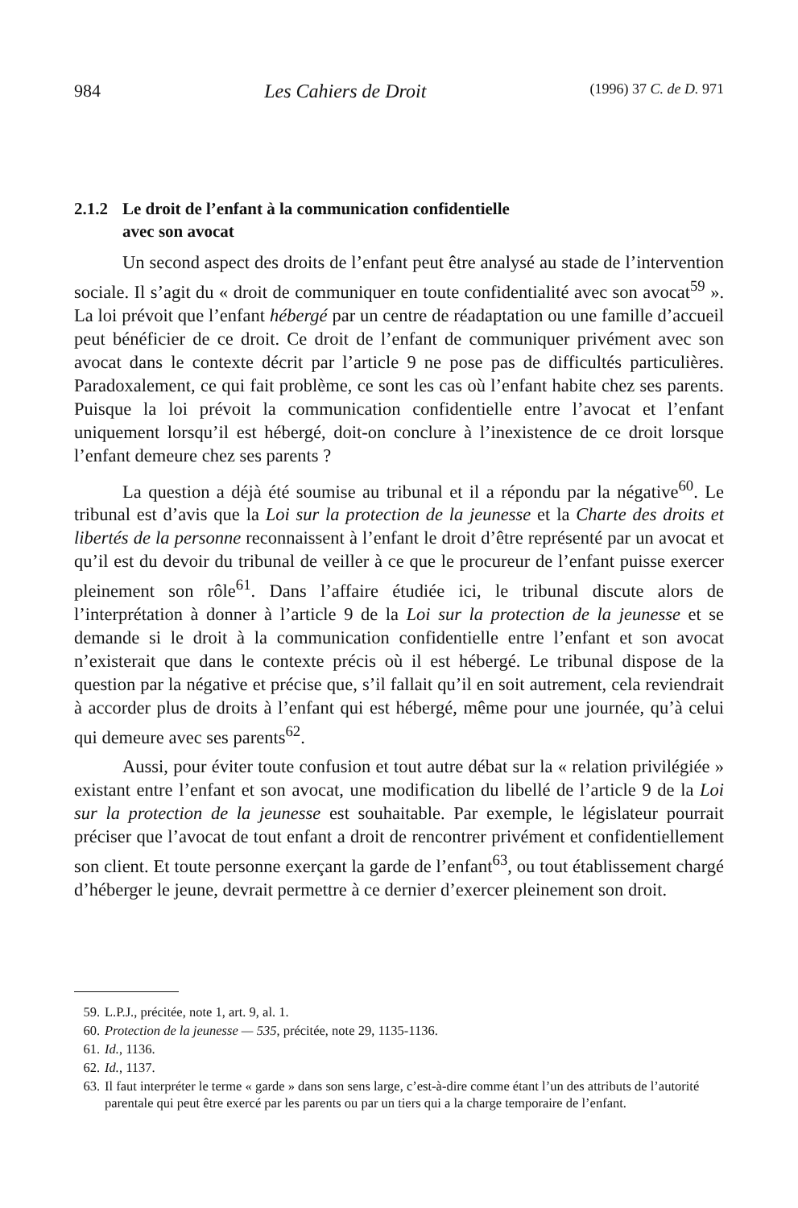984 Les Cahiers de Droit (1996) 37 C. de D. 971
2.1.2 Le droit de l’enfant à la communication confidentielle
avec son avocat
Un second aspect des droits de l’enfant peut être analysé au stade de l’intervention sociale. Il s’agit du « droit de communiquer en toute confidentialité avec son avocat<sup>59</sup> ». La loi prévoit que l’enfant hébergé par un centre de réadaptation ou une famille d’accueil peut bénéficier de ce droit. Ce droit de l’enfant de communiquer privément avec son avocat dans le contexte décrit par l’article 9 ne pose pas de difficultés particulières. Paradoxalement, ce qui fait problème, ce sont les cas où l’enfant habite chez ses parents. Puisque la loi prévoit la communication confidentielle entre l’avocat et l’enfant uniquement lorsqu’il est hébergé, doit-on conclure à l’inexistence de ce droit lorsque l’enfant demeure chez ses parents ?
La question a déjà été soumise au tribunal et il a répondu par la négative<sup>60</sup>. Le tribunal est d’avis que la Loi sur la protection de la jeunesse et la Charte des droits et libertés de la personne reconnaissent à l’enfant le droit d’être représenté par un avocat et qu’il est du devoir du tribunal de veiller à ce que le procureur de l’enfant puisse exercer pleinement son rôle<sup>61</sup>. Dans l’affaire étudiée ici, le tribunal discute alors de l’interprétation à donner à l’article 9 de la Loi sur la protection de la jeunesse et se demande si le droit à la communication confidentielle entre l’enfant et son avocat n’existerait que dans le contexte précis où il est hébergé. Le tribunal dispose de la question par la négative et précise que, s’il fallait qu’il en soit autrement, cela reviendrait à accorder plus de droits à l’enfant qui est hébergé, même pour une journée, qu’à celui qui demeure avec ses parents<sup>62</sup>.
Aussi, pour éviter toute confusion et tout autre débat sur la « relation privilégiée » existant entre l’enfant et son avocat, une modification du libellé de l’article 9 de la Loi sur la protection de la jeunesse est souhaitable. Par exemple, le législateur pourrait préciser que l’avocat de tout enfant a droit de rencontrer privément et confidentiellement son client. Et toute personne exerçant la garde de l’enfant<sup>63</sup>, ou tout établissement chargé d’héberger le jeune, devrait permettre à ce dernier d’exercer pleinement son droit.
59. L.P.J., précitée, note 1, art. 9, al. 1.
60. Protection de la jeunesse — 535, précitée, note 29, 1135-1136.
61. Id., 1136.
62. Id., 1137.
63. Il faut interpréter le terme « garde » dans son sens large, c’est-à-dire comme étant l’un des attributs de l’autorité parentale qui peut être exercé par les parents ou par un tiers qui a la charge temporaire de l’enfant.